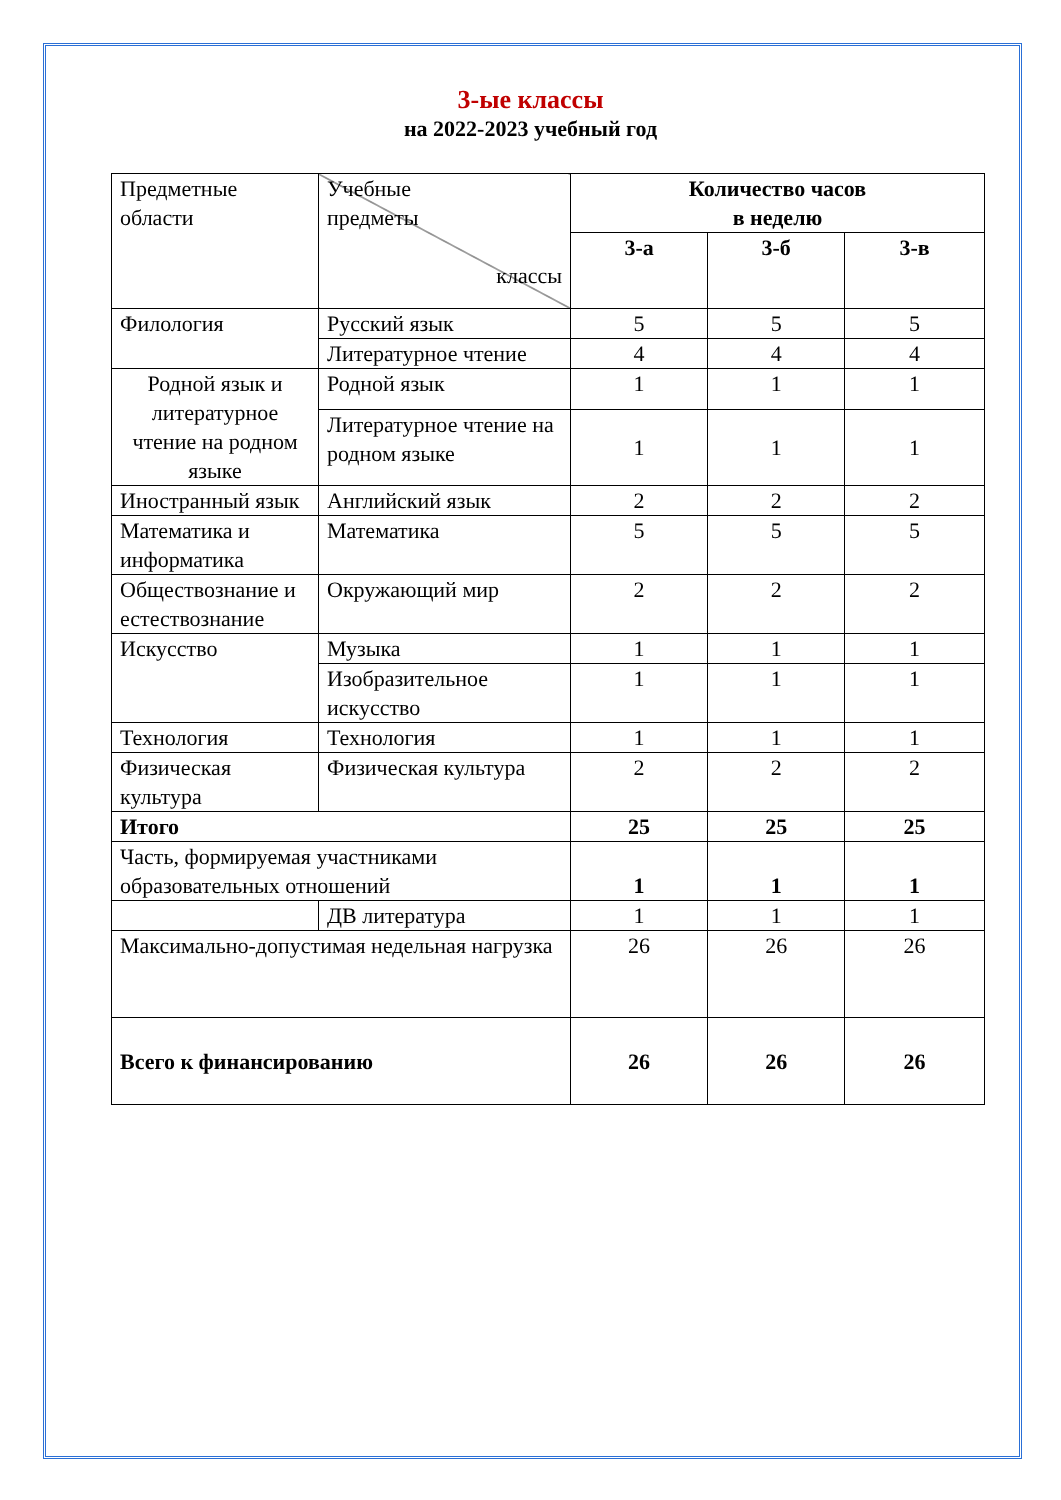3-ые классы
на 2022-2023 учебный год
| Предметные области | Учебные предметы классы | Количество часов в неделю | | |
| | | 3-а | 3-б | 3-в |
| Филология | Русский язык | 5 | 5 | 5 |
| | Литературное чтение | 4 | 4 | 4 |
| Родной язык и литературное чтение на родном языке | Родной язык | 1 | 1 | 1 |
| | Литературное чтение на родном языке | 1 | 1 | 1 |
| Иностранный язык | Английский язык | 2 | 2 | 2 |
| Математика и информатика | Математика | 5 | 5 | 5 |
| Обществознание и естествознание | Окружающий мир | 2 | 2 | 2 |
| Искусство | Музыка | 1 | 1 | 1 |
| | Изобразительное искусство | 1 | 1 | 1 |
| Технология | Технология | 1 | 1 | 1 |
| Физическая культура | Физическая культура | 2 | 2 | 2 |
| Итого | | 25 | 25 | 25 |
| Часть, формируемая участниками образовательных отношений | | 1 | 1 | 1 |
| | ДВ литература | 1 | 1 | 1 |
| Максимально-допустимая недельная нагрузка | | 26 | 26 | 26 |
| Всего к финансированию | | 26 | 26 | 26 |